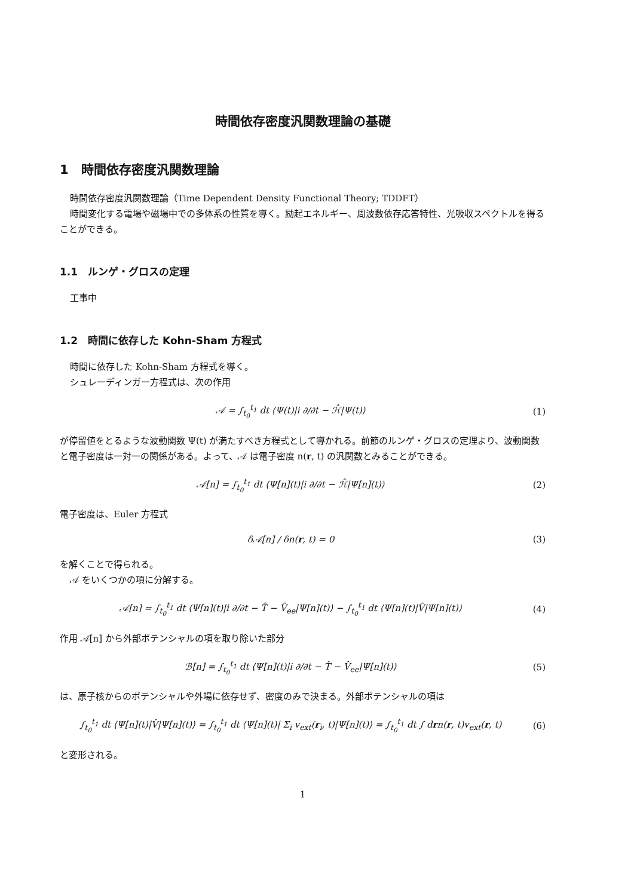時間依存密度汎関数理論の基礎
1　時間依存密度汎関数理論
時間依存密度汎関数理論（Time Dependent Density Functional Theory; TDDFT）
時間変化する電場や磁場中での多体系の性質を導く。励起エネルギー、周波数依存応答特性、光吸収スペクトルを得ることができる。
1.1　ルンゲ・グロスの定理
工事中
1.2　時間に依存した Kohn-Sham 方程式
時間に依存した Kohn-Sham 方程式を導く。
シュレーディンガー方程式は、次の作用
𝒜 = ∫<sub>t<sub>0</sub></sub><sup>t<sub>1</sub></sup> dt ⟨Ψ(t)|i ∂/∂t − ℋ̂|Ψ(t)⟩ (1)
が停留値をとるような波動関数 Ψ(t) が満たすべき方程式として導かれる。前節のルンゲ・グロスの定理より、波動関数と電子密度は一対一の関係がある。よって、𝒜 は電子密度 n(r, t) の汎関数とみることができる。
𝒜[n] = ∫<sub>t<sub>0</sub></sub><sup>t<sub>1</sub></sup> dt ⟨Ψ[n](t)|i ∂/∂t − ℋ̂|Ψ[n](t)⟩ (2)
電子密度は、Euler 方程式
δ𝒜[n] / δn(r, t) = 0 (3)
を解くことで得られる。
𝒜 をいくつかの項に分解する。
𝒜[n] = ∫<sub>t<sub>0</sub></sub><sup>t<sub>1</sub></sup> dt ⟨Ψ[n](t)|i ∂/∂t − T̂ − V̂<sub>ee</sub>|Ψ[n](t)⟩ − ∫<sub>t<sub>0</sub></sub><sup>t<sub>1</sub></sup> dt ⟨Ψ[n](t)|V̂|Ψ[n](t)⟩ (4)
作用 𝒜[n] から外部ポテンシャルの項を取り除いた部分
ℬ[n] = ∫<sub>t<sub>0</sub></sub><sup>t<sub>1</sub></sup> dt ⟨Ψ[n](t)|i ∂/∂t − T̂ − V̂<sub>ee</sub>|Ψ[n](t)⟩ (5)
は、原子核からのポテンシャルや外場に依存せず、密度のみで決まる。外部ポテンシャルの項は
∫<sub>t<sub>0</sub></sub><sup>t<sub>1</sub></sup> dt ⟨Ψ[n](t)|V̂|Ψ[n](t)⟩ = ∫<sub>t<sub>0</sub></sub><sup>t<sub>1</sub></sup> dt ⟨Ψ[n](t)| Σ<sub>i</sub> v<sub>ext</sub>(r<sub>i</sub>, t)|Ψ[n](t)⟩ = ∫<sub>t<sub>0</sub></sub><sup>t<sub>1</sub></sup> dt ∫ drn(r, t)v<sub>ext</sub>(r, t) (6)
と変形される。
1